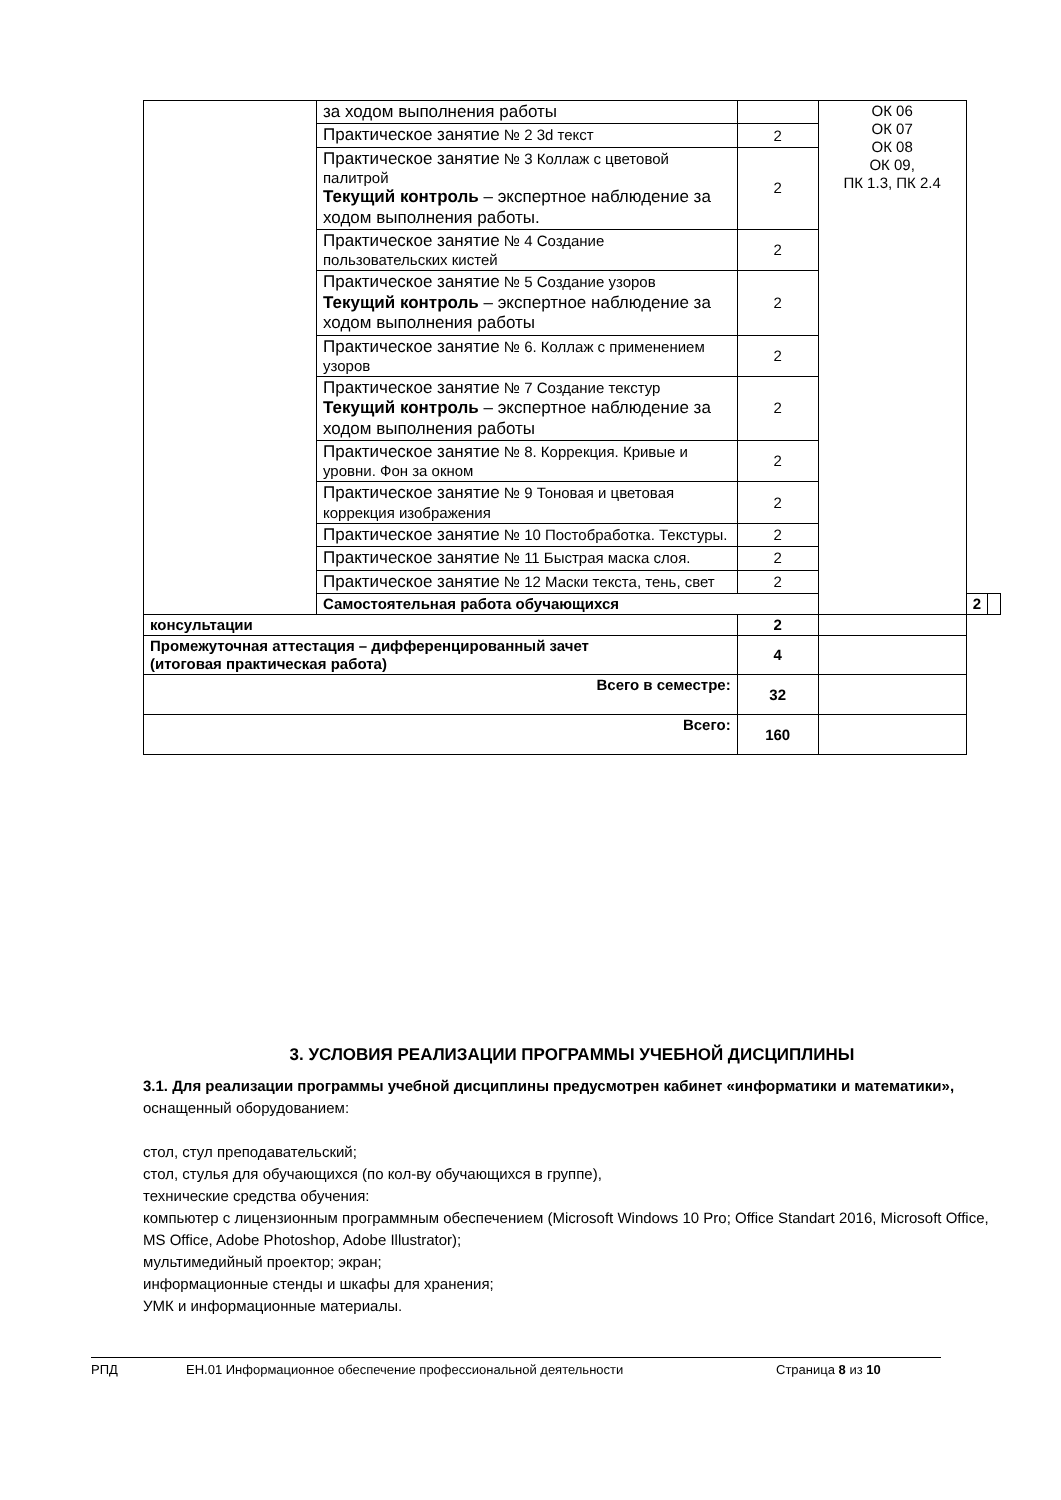| | за ходом выполнения работы | | ОК 06 ОК 07 ОК 08 ОК 09, ПК 1.3, ПК 2.4 | | |
| | Практическое занятие № 2 3d текст | 2 | | | |
| | Практическое занятие № 3 Коллаж с цветовой палитрой Текущий контроль – экспертное наблюдение за ходом выполнения работы. | 2 | | | |
| | Практическое занятие № 4 Создание пользовательских кистей | 2 | | | |
| | Практическое занятие № 5 Создание узоров Текущий контроль – экспертное наблюдение за ходом выполнения работы | 2 | | | |
| | Практическое занятие № 6. Коллаж с применением узоров | 2 | | | |
| | Практическое занятие № 7 Создание текстур Текущий контроль – экспертное наблюдение за ходом выполнения работы | 2 | | | |
| | Практическое занятие № 8. Коррекция. Кривые и уровни. Фон за окном | 2 | | | |
| | Практическое занятие № 9 Тоновая и цветовая коррекция изображения | 2 | | | |
| | Практическое занятие № 10 Постобработка. Текстуры. | 2 | | | |
| | Практическое занятие № 11 Быстрая маска слоя. | 2 | | | |
| | Практическое занятие № 12 Маски текста, тень, свет | 2 | | | |
| | Самостоятельная работа обучающихся | | | 2 | |
| консультации | | 2 | | | |
| Промежуточная аттестация – дифференцированный зачет (итоговая практическая работа) | | 4 | | | |
| Всего в семестре: | | 32 | | | |
| Всего: | | 160 | | | |
3. УСЛОВИЯ РЕАЛИЗАЦИИ ПРОГРАММЫ УЧЕБНОЙ ДИСЦИПЛИНЫ
3.1. Для реализации программы учебной дисциплины предусмотрен кабинет «информатики и математики», оснащенный оборудованием:
стол, стул преподавательский;
стол, стулья для обучающихся (по кол-ву обучающихся в группе),
технические средства обучения:
компьютер с лицензионным программным обеспечением (Microsoft Windows 10 Pro; Office Standart 2016, Microsoft Office, MS Office, Adobe Photoshop, Adobe Illustrator);
мультимедийный проектор; экран;
информационные стенды и шкафы для хранения;
УМК и информационные материалы.
РПД ЕН.01 Информационное обеспечение профессиональной деятельности Страница 8 из 10